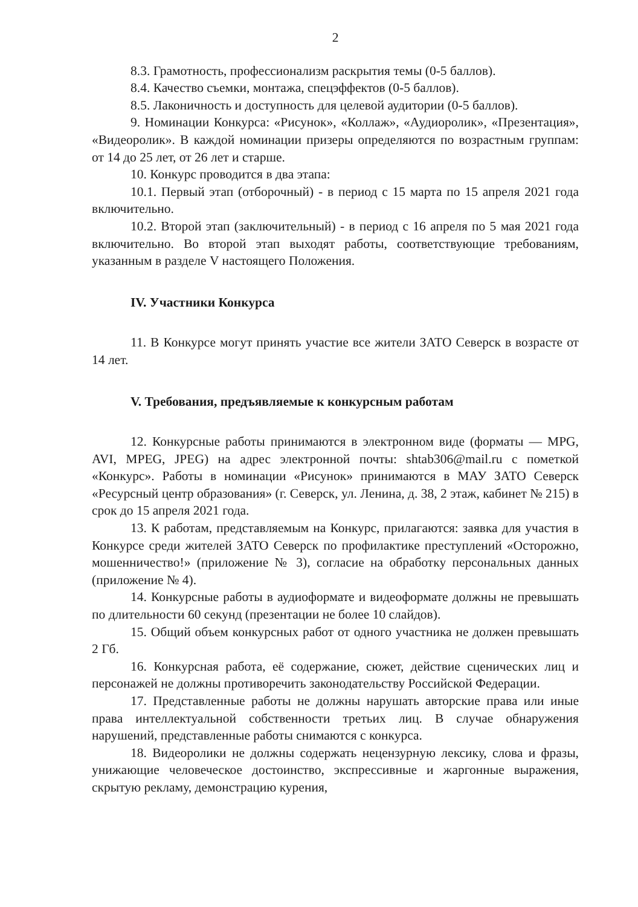2
8.3. Грамотность, профессионализм раскрытия темы (0-5 баллов).
8.4. Качество съемки, монтажа, спецэффектов (0-5 баллов).
8.5. Лаконичность и доступность для целевой аудитории (0-5 баллов).
9. Номинации Конкурса: «Рисунок», «Коллаж», «Аудиоролик», «Презентация», «Видеоролик». В каждой номинации призеры определяются по возрастным группам: от 14 до 25 лет, от 26 лет и старше.
10. Конкурс проводится в два этапа:
10.1. Первый этап (отборочный) - в период с 15 марта по 15 апреля 2021 года включительно.
10.2. Второй этап (заключительный) - в период с 16 апреля по 5 мая 2021 года включительно. Во второй этап выходят работы, соответствующие требованиям, указанным в разделе V настоящего Положения.
IV. Участники Конкурса
11. В Конкурсе могут принять участие все жители ЗАТО Северск в возрасте от 14 лет.
V. Требования, предъявляемые к конкурсным работам
12. Конкурсные работы принимаются в электронном виде (форматы — MPG, AVI, MPEG, JPEG) на адрес электронной почты: shtab306@mail.ru с пометкой «Конкурс». Работы в номинации «Рисунок» принимаются в МАУ ЗАТО Северск «Ресурсный центр образования» (г. Северск, ул. Ленина, д. 38, 2 этаж, кабинет № 215) в срок до 15 апреля 2021 года.
13. К работам, представляемым на Конкурс, прилагаются: заявка для участия в Конкурсе среди жителей ЗАТО Северск по профилактике преступлений «Осторожно, мошенничество!» (приложение № 3), согласие на обработку персональных данных (приложение № 4).
14. Конкурсные работы в аудиоформате и видеоформате должны не превышать по длительности 60 секунд (презентации не более 10 слайдов).
15. Общий объем конкурсных работ от одного участника не должен превышать 2 Гб.
16. Конкурсная работа, её содержание, сюжет, действие сценических лиц и персонажей не должны противоречить законодательству Российской Федерации.
17. Представленные работы не должны нарушать авторские права или иные права интеллектуальной собственности третьих лиц. В случае обнаружения нарушений, представленные работы снимаются с конкурса.
18. Видеоролики не должны содержать нецензурную лексику, слова и фразы, унижающие человеческое достоинство, экспрессивные и жаргонные выражения, скрытую рекламу, демонстрацию курения,